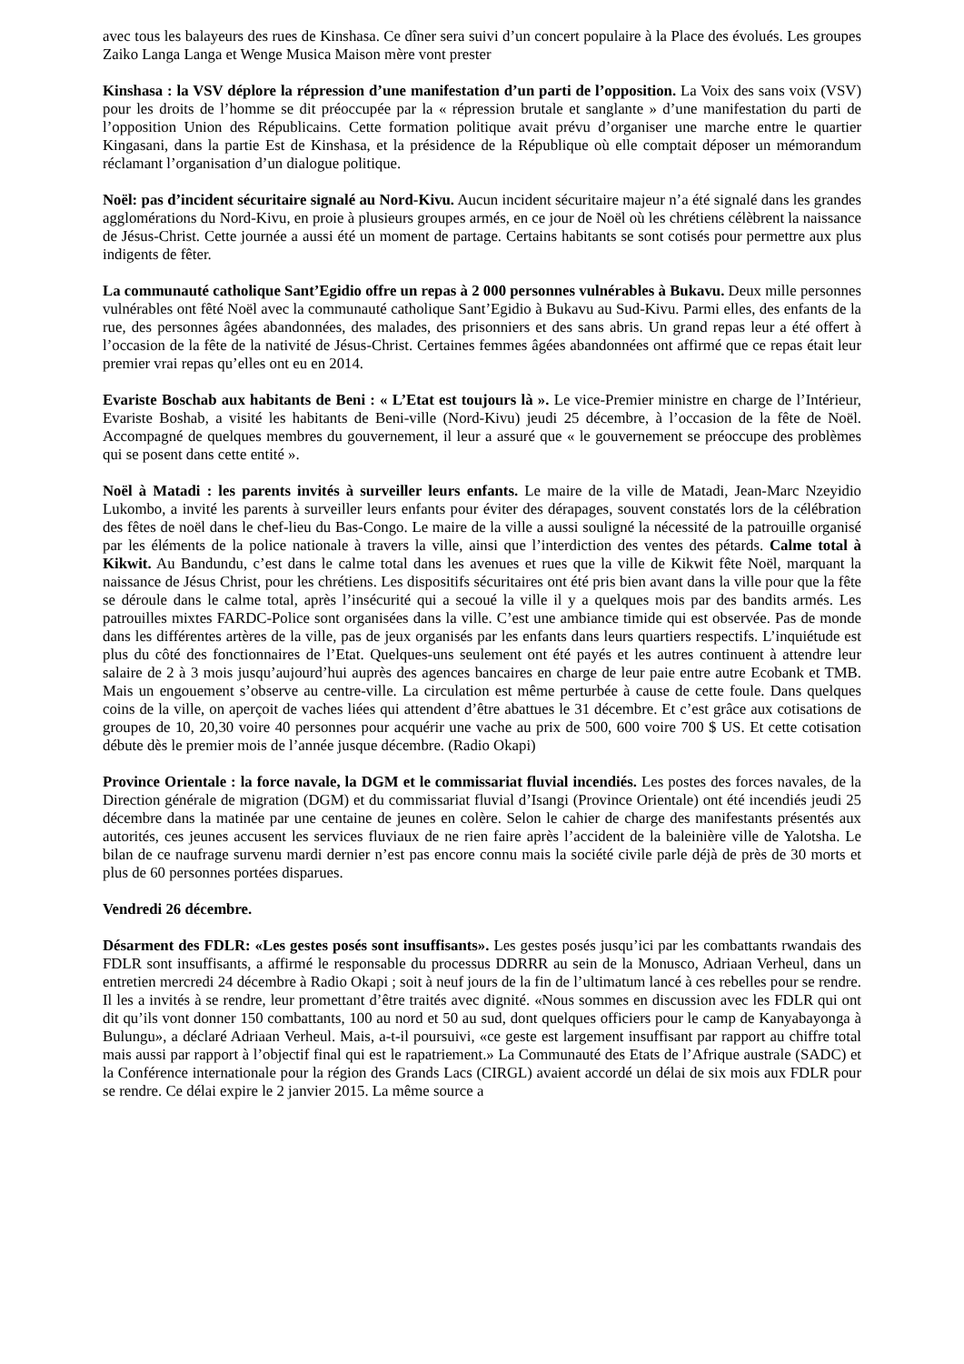avec tous les balayeurs des rues de Kinshasa. Ce dîner sera suivi d’un concert populaire à la Place des évolués. Les groupes Zaiko Langa Langa et Wenge Musica Maison mère vont prester
Kinshasa : la VSV déplore la répression d’une manifestation d’un parti de l’opposition. La Voix des sans voix (VSV) pour les droits de l’homme se dit préoccupée par la « répression brutale et sanglante » d’une manifestation du parti de l’opposition Union des Républicains. Cette formation politique avait prévu d’organiser une marche entre le quartier Kingasani, dans la partie Est de Kinshasa, et la présidence de la République où elle comptait déposer un mémorandum réclamant l’organisation d’un dialogue politique.
Noël: pas d’incident sécuritaire signalé au Nord-Kivu. Aucun incident sécuritaire majeur n’a été signalé dans les grandes agglomérations du Nord-Kivu, en proie à plusieurs groupes armés, en ce jour de Noël où les chrétiens célèbrent la naissance de Jésus-Christ. Cette journée a aussi été un moment de partage. Certains habitants se sont cotisés pour permettre aux plus indigents de fêter.
La communauté catholique Sant’Egidio offre un repas à 2 000 personnes vulnérables à Bukavu. Deux mille personnes vulnérables ont fêté Noël avec la communauté catholique Sant’Egidio à Bukavu au Sud-Kivu. Parmi elles, des enfants de la rue, des personnes âgées abandonnées, des malades, des prisonniers et des sans abris. Un grand repas leur a été offert à l’occasion de la fête de la nativité de Jésus-Christ. Certaines femmes âgées abandonnées ont affirmé que ce repas était leur premier vrai repas qu’elles ont eu en 2014.
Evariste Boschab aux habitants de Beni : « L’Etat est toujours là ». Le vice-Premier ministre en charge de l’Intérieur, Evariste Boshab, a visité les habitants de Beni-ville (Nord-Kivu) jeudi 25 décembre, à l’occasion de la fête de Noël. Accompagné de quelques membres du gouvernement, il leur a assuré que « le gouvernement se préoccupe des problèmes qui se posent dans cette entité ».
Noël à Matadi : les parents invités à surveiller leurs enfants. Le maire de la ville de Matadi, Jean-Marc Nzeyidio Lukombo, a invité les parents à surveiller leurs enfants pour éviter des dérapages, souvent constatés lors de la célébration des fêtes de noël dans le chef-lieu du Bas-Congo. Le maire de la ville a aussi souligné la nécessité de la patrouille organisé par les éléments de la police nationale à travers la ville, ainsi que l’interdiction des ventes des pétards. Calme total à Kikwit. Au Bandundu, c’est dans le calme total dans les avenues et rues que la ville de Kikwit fête Noël, marquant la naissance de Jésus Christ, pour les chrétiens. Les dispositifs sécuritaires ont été pris bien avant dans la ville pour que la fête se déroule dans le calme total, après l’insécurité qui a secoué la ville il y a quelques mois par des bandits armés. Les patrouilles mixtes FARDC-Police sont organisées dans la ville. C’est une ambiance timide qui est observée. Pas de monde dans les différentes artères de la ville, pas de jeux organisés par les enfants dans leurs quartiers respectifs. L’inquiétude est plus du côté des fonctionnaires de l’Etat. Quelques-uns seulement ont été payés et les autres continuent à attendre leur salaire de 2 à 3 mois jusqu’aujourd’hui auprès des agences bancaires en charge de leur paie entre autre Ecobank et TMB. Mais un engouement s’observe au centre-ville. La circulation est même perturbée à cause de cette foule. Dans quelques coins de la ville, on aperçoit de vaches liées qui attendent d’être abattues le 31 décembre. Et c’est grâce aux cotisations de groupes de 10, 20,30 voire 40 personnes pour acquérir une vache au prix de 500, 600 voire 700 $ US. Et cette cotisation débute dès le premier mois de l’année jusque décembre. (Radio Okapi)
Province Orientale : la force navale, la DGM et le commissariat fluvial incendiés. Les postes des forces navales, de la Direction générale de migration (DGM) et du commissariat fluvial d’Isangi (Province Orientale) ont été incendiés jeudi 25 décembre dans la matinée par une centaine de jeunes en colère. Selon le cahier de charge des manifestants présentés aux autorités, ces jeunes accusent les services fluviaux de ne rien faire après l’accident de la baleinière ville de Yalotsha. Le bilan de ce naufrage survenu mardi dernier n’est pas encore connu mais la société civile parle déjà de près de 30 morts et plus de 60 personnes portées disparues.
Vendredi 26 décembre.
Désarment des FDLR: «Les gestes posés sont insuffisants». Les gestes posés jusqu’ici par les combattants rwandais des FDLR sont insuffisants, a affirmé le responsable du processus DDRRR au sein de la Monusco, Adriaan Verheul, dans un entretien mercredi 24 décembre à Radio Okapi ; soit à neuf jours de la fin de l’ultimatum lancé à ces rebelles pour se rendre. Il les a invités à se rendre, leur promettant d’être traités avec dignité. «Nous sommes en discussion avec les FDLR qui ont dit qu’ils vont donner 150 combattants, 100 au nord et 50 au sud, dont quelques officiers pour le camp de Kanyabayonga à Bulungu», a déclaré Adriaan Verheul. Mais, a-t-il poursuivi, «ce geste est largement insuffisant par rapport au chiffre total mais aussi par rapport à l’objectif final qui est le rapatriement.» La Communauté des Etats de l’Afrique australe (SADC) et la Conférence internationale pour la région des Grands Lacs (CIRGL) avaient accordé un délai de six mois aux FDLR pour se rendre. Ce délai expire le 2 janvier 2015. La même source a